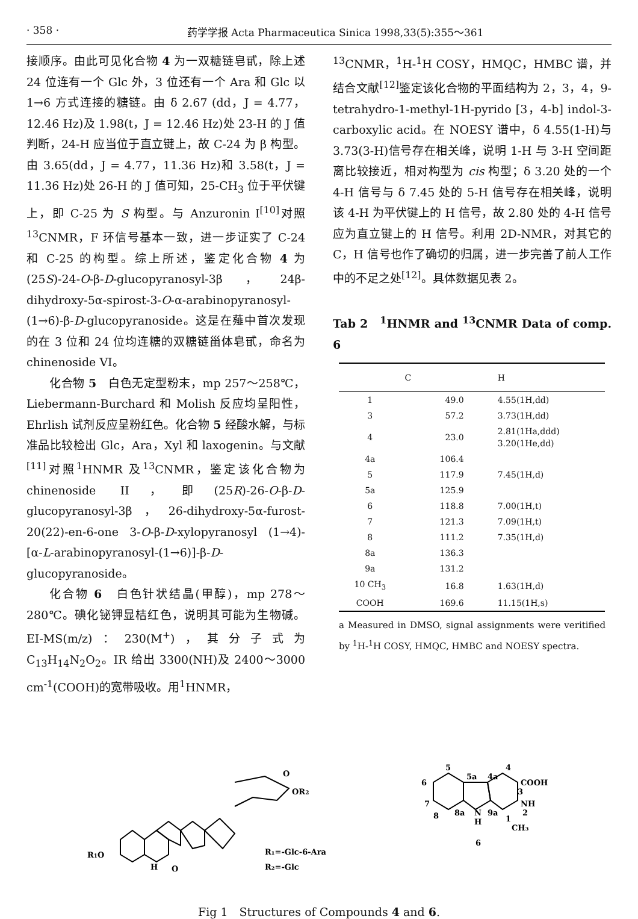· 358 · 药学学报 Acta Pharmaceutica Sinica 1998,33(5):355～361
接顺序。由此可见化合物 4 为一双糖链皂甙，除上述 24 位连有一个 Glc 外，3 位还有一个 Ara 和 Glc 以 1→6 方式连接的糖链。由 δ 2.67 (dd，J = 4.77，12.46 Hz)及 1.98(t，J = 12.46 Hz)处 23-H 的 J 值判断，24-H 应当位于直立键上，故 C-24 为 β 构型。由 3.65(dd，J = 4.77，11.36 Hz)和 3.58(t，J = 11.36 Hz)处 26-H 的 J 值可知，25-CH<sub>3</sub> 位于平伏键上，即 C-25 为 S 构型。与 Anzuronin I<sup>[10]</sup>对照<sup>13</sup>CNMR，F 环信号基本一致，进一步证实了 C-24 和 C-25 的构型。综上所述，鉴定化合物 4 为(25S)-24-O-β-D-glucopyranosyl-3β，24β-dihydroxy-5α-spirost-3-O-α-arabinopyranosyl-(1→6)-β-D-glucopyranoside。这是在薤中首次发现的在 3 位和 24 位均连糖的双糖链甾体皂甙，命名为 chinenoside VI。
化合物 5　白色无定型粉末，mp 257～258℃，Liebermann-Burchard 和 Molish 反应均呈阳性，Ehrlish 试剂反应呈粉红色。化合物 5 经酸水解，与标准品比较检出 Glc，Ara，Xyl 和 laxogenin。与文献<sup>[11]</sup>对照<sup>1</sup>HNMR 及<sup>13</sup>CNMR，鉴定该化合物为 chinenoside II，即(25R)-26-O-β-D-glucopyranosyl-3β，26-dihydroxy-5α-furost-20(22)-en-6-one 3-O-β-D-xylopyranosyl (1→4)-[α-L-arabinopyranosyl-(1→6)]-β-D-glucopyranoside。
化合物 6　白色针状结晶(甲醇)，mp 278～280℃。碘化铋钾显桔红色，说明其可能为生物碱。EI-MS(m/z)：230(M<sup>+</sup>)，其分子式为 C<sub>13</sub>H<sub>14</sub>N<sub>2</sub>O<sub>2</sub>。IR 给出 3300(NH)及 2400～3000 cm<sup>-1</sup>(COOH)的宽带吸收。用<sup>1</sup>HNMR，
<sup>13</sup>CNMR，<sup>1</sup>H-<sup>1</sup>H COSY，HMQC，HMBC 谱，并结合文献<sup>[12]</sup>鉴定该化合物的平面结构为 2，3，4，9-tetrahydro-1-methyl-1H-pyrido [3，4-b] indol-3-carboxylic acid。在 NOESY 谱中，δ 4.55(1-H)与 3.73(3-H)信号存在相关峰，说明 1-H 与 3-H 空间距离比较接近，相对构型为 cis 构型；δ 3.20 处的一个 4-H 信号与 δ 7.45 处的 5-H 信号存在相关峰，说明该 4-H 为平伏键上的 H 信号，故 2.80 处的 4-H 信号应为直立键上的 H 信号。利用 2D-NMR，对其它的 C，H 信号也作了确切的归属，进一步完善了前人工作中的不足之处<sup>[12]</sup>。具体数据见表 2。
Tab 2　<sup>1</sup>HNMR and <sup>13</sup>CNMR Data of comp. 6
| | C | H |
| --- | --- | --- |
| 1 | 49.0 | 4.55(1H,dd) |
| 3 | 57.2 | 3.73(1H,dd) |
| 4 | 23.0 | 2.81(1Ha,ddd) 3.20(1He,dd) |
| 4a | 106.4 | |
| 5 | 117.9 | 7.45(1H,d) |
| 5a | 125.9 | |
| 6 | 118.8 | 7.00(1H,t) |
| 7 | 121.3 | 7.09(1H,t) |
| 8 | 111.2 | 7.35(1H,d) |
| 8a | 136.3 | |
| 9a | 131.2 | |
| 10 CH<sub>3</sub> | 16.8 | 1.63(1H,d) |
| COOH | 169.6 | 11.15(1H,s) |
a Measured in DMSO, signal assignments were veritified by <sup>1</sup>H-<sup>1</sup>H COSY, HMQC, HMBC and NOESY spectra.
R1O
H
O
O
OR2
R₁=-Glc-6-Ara
R₂=-Glc
5
5a
4a
4
COOH
3
NH
2
6
7
8
8a
N
9a
1
H
CH₃
6
Fig 1　Structures of Compounds 4 and 6.